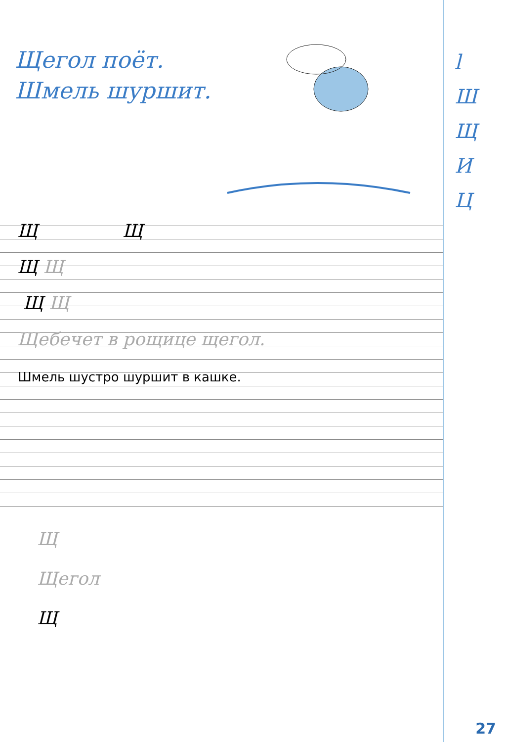Щегол поёт.
Шмель шуршит.
l
Ш
Щ
И
Ц
Щ Щ
Щ Щ
Щ Щ
Щебечет в рощице щегол.
Шмель шустро шуршит в кашке.
Щ
Щегол
Щ
27